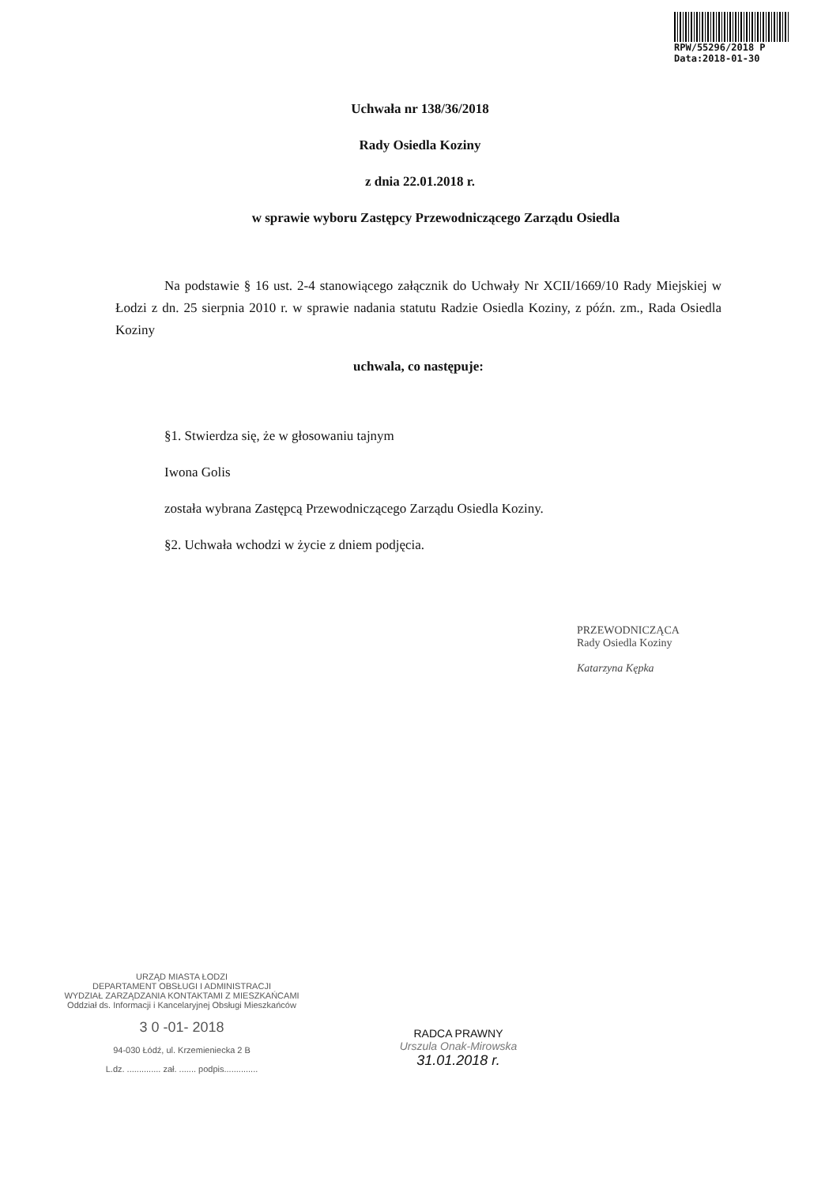RPW/55296/2018 P
Data:2018-01-30
Uchwała nr 138/36/2018
Rady Osiedla Koziny
z dnia 22.01.2018 r.
w sprawie wyboru Zastępcy Przewodniczącego Zarządu Osiedla
Na podstawie § 16 ust. 2-4 stanowiącego załącznik do Uchwały Nr XCII/1669/10 Rady Miejskiej w Łodzi z dn. 25 sierpnia 2010 r. w sprawie nadania statutu Radzie Osiedla Koziny, z późn. zm., Rada Osiedla Koziny
uchwala, co następuje:
§1. Stwierdza się, że w głosowaniu tajnym
Iwona Golis
została wybrana Zastępcą Przewodniczącego Zarządu Osiedla Koziny.
§2. Uchwała wchodzi w życie z dniem podjęcia.
PRZEWODNICZĄCA
Rady Osiedla Koziny
Katarzyna Kępka
URZĄD MIASTA ŁODZI
DEPARTAMENT OBSŁUGI I ADMINISTRACJI
WYDZIAŁ ZARZĄDZANIA KONTAKTAMI Z MIESZKAŃCAMI
Oddział ds. Informacji i Kancelaryjnej Obsługi Mieszkańców
3 0 -01- 2018
94-030 Łódź, ul. Krzemieniecka 2 B
L.dz. .............. zał. ....... podpis..............
RADCA PRAWNY
Urszula Onak-Mirowska
31.01.2018 r.